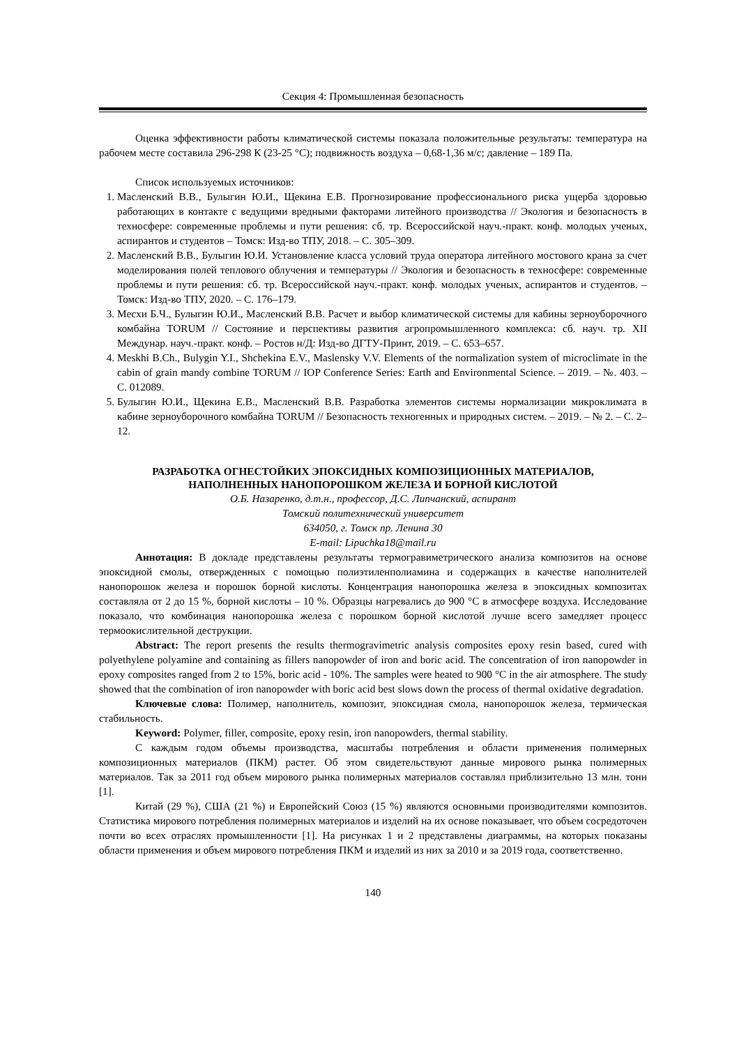Секция 4: Промышленная безопасность
Оценка эффективности работы климатической системы показала положительные результаты: температура на рабочем месте составила 296-298 К (23-25 °С); подвижность воздуха – 0,68-1,36 м/с; давление – 189 Па.
Список используемых источников:
1. Масленский В.В., Булыгин Ю.И., Щекина Е.В. Прогнозирование профессионального риска ущерба здоровью работающих в контакте с ведущими вредными факторами литейного производства // Экология и безопасность в техносфере: современные проблемы и пути решения: сб. тр. Всероссийской науч.-практ. конф. молодых ученых, аспирантов и студентов – Томск: Изд-во ТПУ, 2018. – С. 305–309.
2. Масленский В.В., Булыгин Ю.И. Установление класса условий труда оператора литейного мостового крана за счет моделирования полей теплового облучения и температуры // Экология и безопасность в техносфере: современные проблемы и пути решения: сб. тр. Всероссийской науч.-практ. конф. молодых ученых, аспирантов и студентов. – Томск: Изд-во ТПУ, 2020. – С. 176–179.
3. Месхи Б.Ч., Булыгин Ю.И., Масленский В.В. Расчет и выбор климатической системы для кабины зерноуборочного комбайна TORUM // Состояние и перспективы развития агропромышленного комплекса: сб. науч. тр. XII Междунар. науч.-практ. конф. – Ростов н/Д: Изд-во ДГТУ-Принт, 2019. – С. 653–657.
4. Meskhi B.Ch., Bulygin Y.I., Shchekina E.V., Maslensky V.V. Elements of the normalization system of microclimate in the cabin of grain mandy combine TORUM // IOP Conference Series: Earth and Environmental Science. – 2019. – №. 403. – С. 012089.
5. Булыгин Ю.И., Щекина Е.В., Масленский В.В. Разработка элементов системы нормализации микроклимата в кабине зерноуборочного комбайна TORUM // Безопасность техногенных и природных систем. – 2019. – № 2. – С. 2–12.
РАЗРАБОТКА ОГНЕСТОЙКИХ ЭПОКСИДНЫХ КОМПОЗИЦИОННЫХ МАТЕРИАЛОВ,
НАПОЛНЕННЫХ НАНОПОРОШКОМ ЖЕЛЕЗА И БОРНОЙ КИСЛОТОЙ
О.Б. Назаренко, д.т.н., профессор, Д.С. Липчанский, аспирант
Томский политехнический университет
634050, г. Томск пр. Ленина 30
E-mail: Lipuchka18@mail.ru
Аннотация: В докладе представлены результаты термогравиметрического анализа композитов на основе эпоксидной смолы, отвержденных с помощью полиэтиленполиамина и содержащих в качестве наполнителей нанопорошок железа и порошок борной кислоты. Концентрация нанопорошка железа в эпоксидных композитах составляла от 2 до 15 %, борной кислоты – 10 %. Образцы нагревались до 900 °С в атмосфере воздуха. Исследование показало, что комбинация нанопорошка железа с порошком борной кислотой лучше всего замедляет процесс термоокислительной деструкции.
Abstract: The report presents the results thermogravimetric analysis composites epoxy resin based, cured with polyethylene polyamine and containing as fillers nanopowder of iron and boric acid. The concentration of iron nanopowder in epoxy composites ranged from 2 to 15%, boric acid - 10%. The samples were heated to 900 °C in the air atmosphere. The study showed that the combination of iron nanopowder with boric acid best slows down the process of thermal oxidative degradation.
Ключевые слова: Полимер, наполнитель, композит, эпоксидная смола, нанопорошок железа, термическая стабильность.
Keyword: Polymer, filler, composite, epoxy resin, iron nanopowders, thermal stability.
С каждым годом объемы производства, масштабы потребления и области применения полимерных композиционных материалов (ПКМ) растет. Об этом свидетельствуют данные мирового рынка полимерных материалов. Так за 2011 год объем мирового рынка полимерных материалов составлял приблизительно 13 млн. тонн [1].
Китай (29 %), США (21 %) и Европейский Союз (15 %) являются основными производителями композитов. Статистика мирового потребления полимерных материалов и изделий на их основе показывает, что объем сосредоточен почти во всех отраслях промышленности [1]. На рисунках 1 и 2 представлены диаграммы, на которых показаны области применения и объем мирового потребления ПКМ и изделий из них за 2010 и за 2019 года, соответственно.
140